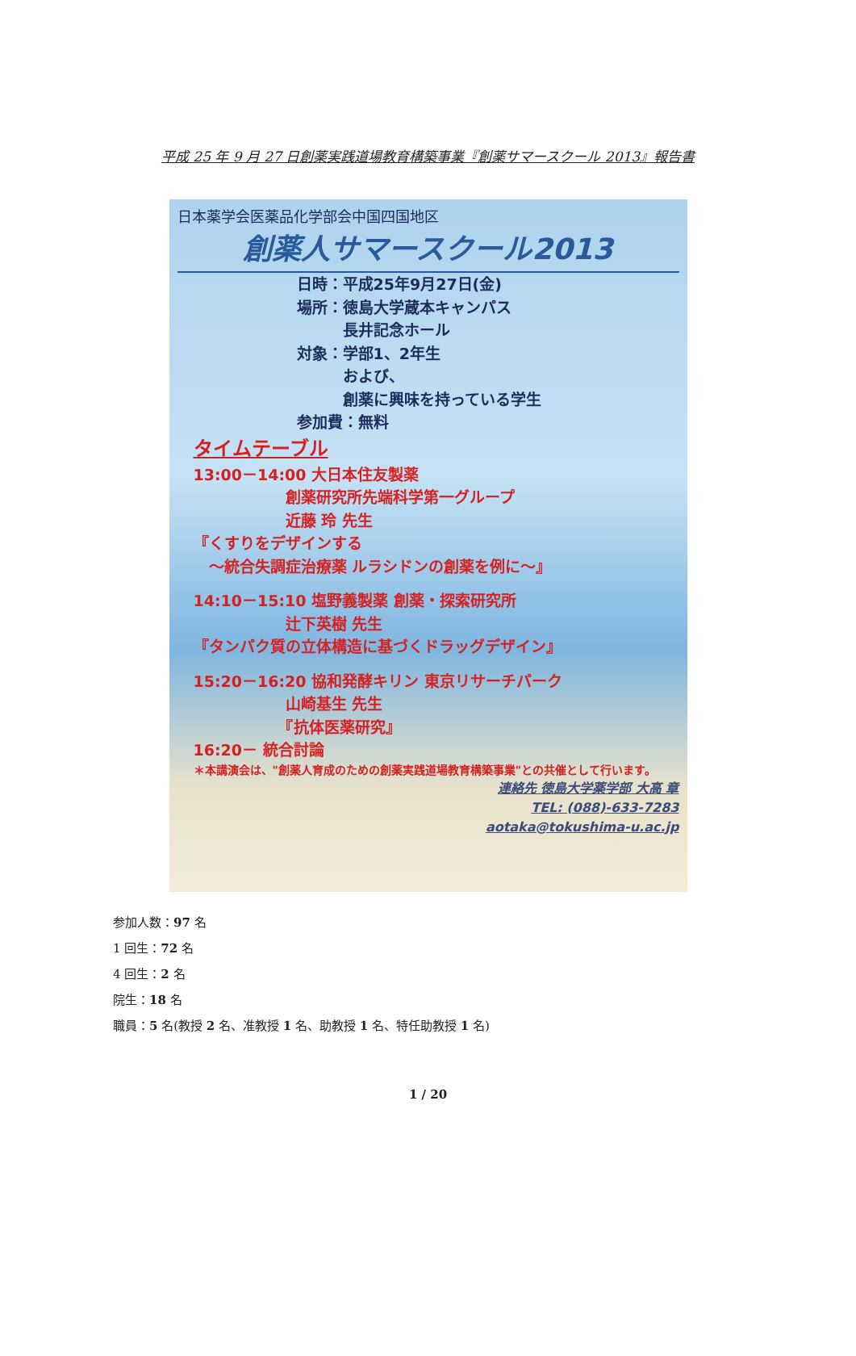平成 25 年 9 月 27 日創薬実践道場教育構築事業『創薬サマースクール 2013』報告書
日本薬学会医薬品化学部会中国四国地区
創薬人サマースクール2013
日時：平成25年9月27日(金)
場所：徳島大学蔵本キャンパス
　　　長井記念ホール
対象：学部1、2年生
　　　および、
　　　創薬に興味を持っている学生
参加費：無料
タイムテーブル
13:00－14:00 大日本住友製薬
　　　　　　創薬研究所先端科学第一グループ
　　　　　　近藤 玲 先生
『くすりをデザインする
　～統合失調症治療薬 ルラシドンの創薬を例に～』
14:10－15:10 塩野義製薬 創薬・探索研究所
　　　　　　辻下英樹 先生
『タンパク質の立体構造に基づくドラッグデザイン』
15:20－16:20 協和発酵キリン 東京リサーチパーク
　　　　　　山崎基生 先生
　　　　　　『抗体医薬研究』
16:20－ 統合討論
＊本講演会は、"創薬人育成のための創薬実践道場教育構築事業"との共催として行います。
連絡先 徳島大学薬学部 大高 章
TEL: (088)-633-7283
aotaka@tokushima-u.ac.jp
参加人数：97 名
1 回生：72 名
4 回生：2 名
院生：18 名
職員：5 名(教授 2 名、准教授 1 名、助教授 1 名、特任助教授 1 名)
1 / 20